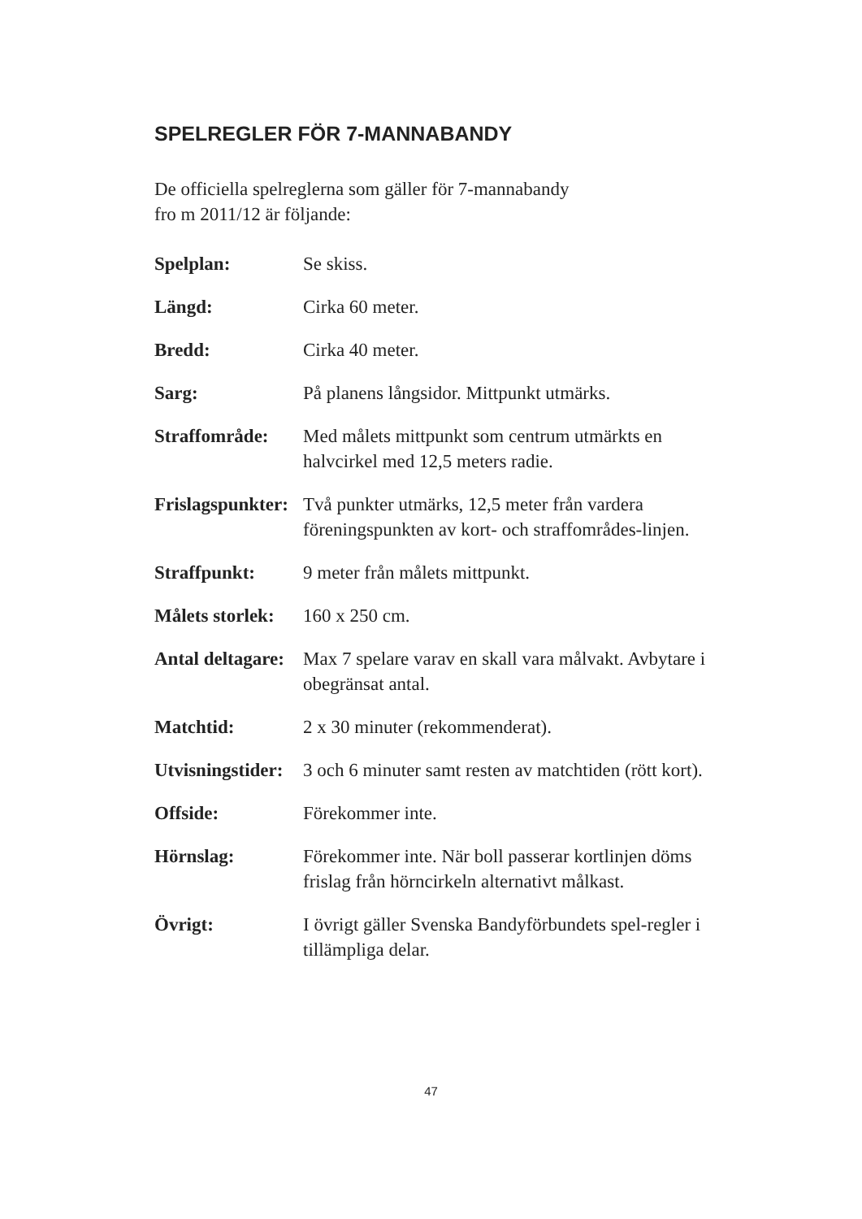SPELREGLER FÖR 7-MANNABANDY
De officiella spelreglerna som gäller för 7-mannabandy
fro m 2011/12 är följande:
Spelplan: Se skiss.
Längd: Cirka 60 meter.
Bredd: Cirka 40 meter.
Sarg: På planens långsidor. Mittpunkt utmärks.
Straffområde: Med målets mittpunkt som centrum utmärkts en halvcirkel med 12,5 meters radie.
Frislagspunkter:
Två punkter utmärks, 12,5 meter från vardera föreningspunkten av kort- och straffområdes-linjen.
Straffpunkt: 9 meter från målets mittpunkt.
Målets storlek:
160 x 250 cm.
Antal deltagare:
Max 7 spelare varav en skall vara målvakt. Avbytare i obegränsat antal.
Matchtid: 2 x 30 minuter (rekommenderat).
Utvisningstider:
3 och 6 minuter samt resten av matchtiden (rött kort).
Offside: Förekommer inte.
Hörnslag: Förekommer inte. När boll passerar kortlinjen döms frislag från hörncirkeln alternativt målkast.
Övrigt: I övrigt gäller Svenska Bandyförbundets spel-regler i tillämpliga delar.
47